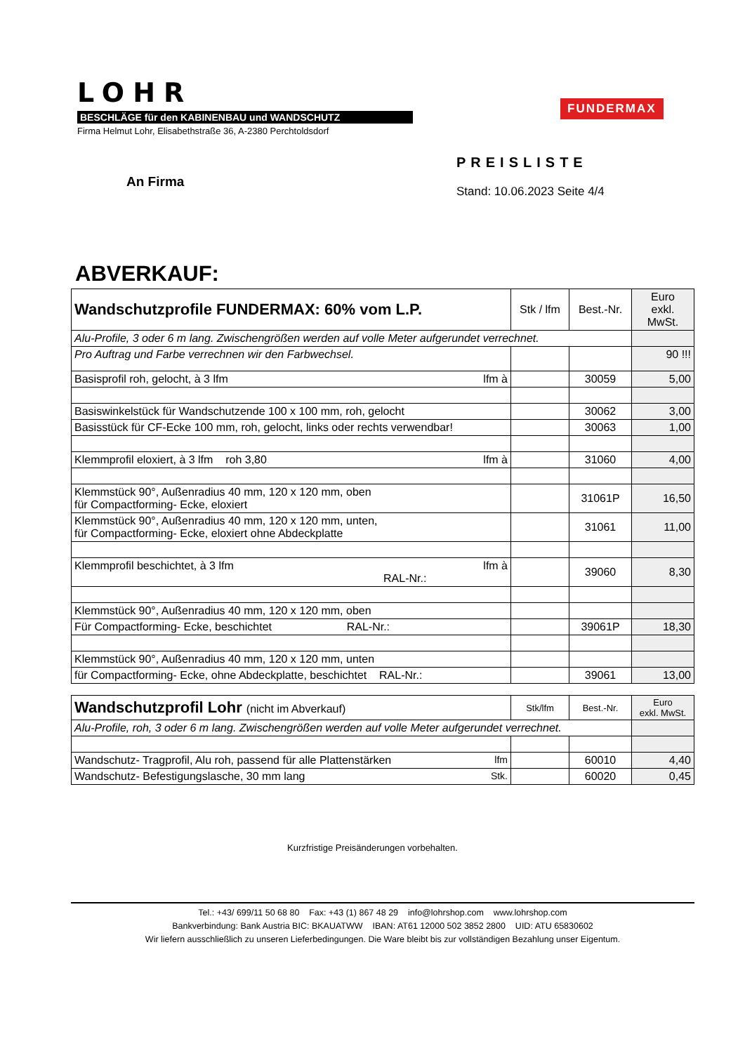LOHR
BESCHLÄGE für den KABINENBAU und WANDSCHUTZ
Firma Helmut Lohr, Elisabethstraße 36, A-2380 Perchtoldsdorf
FUNDERMAX
PREISLISTE
Stand: 10.06.2023 Seite 4/4
An Firma
ABVERKAUF:
| Wandschutzprofile FUNDERMAX: 60% vom L.P. | Stk / lfm | Best.-Nr. | Euro exkl. MwSt. |
| --- | --- | --- | --- |
| Alu-Profile, 3 oder 6 m lang. Zwischengrößen werden auf volle Meter aufgerundet verrechnet. | | | |
| Pro Auftrag und Farbe verrechnen wir den Farbwechsel. | | | 90 !!! |
| Basisprofil roh, gelocht, à 3 lfm lfm à | | 30059 | 5,00 |
| Basiswinkelstück für Wandschutzende 100 x 100 mm, roh, gelocht | | 30062 | 3,00 |
| Basisstück für CF-Ecke 100 mm, roh, gelocht, links oder rechts verwendbar! | | 30063 | 1,00 |
| Klemmprofil eloxiert, à 3 lfm roh 3,80 lfm à | | 31060 | 4,00 |
| Klemmstück 90°, Außenradius 40 mm, 120 x 120 mm, oben für Compactforming- Ecke, eloxiert | | 31061P | 16,50 |
| Klemmstück 90°, Außenradius 40 mm, 120 x 120 mm, unten, für Compactforming- Ecke, eloxiert ohne Abdeckplatte | | 31061 | 11,00 |
| Klemmprofil beschichtet, à 3 lfm lfm à RAL-Nr.: | | 39060 | 8,30 |
| Klemmstück 90°, Außenradius 40 mm, 120 x 120 mm, oben | | | |
| Für Compactforming- Ecke, beschichtet RAL-Nr.: | | 39061P | 18,30 |
| Klemmstück 90°, Außenradius 40 mm, 120 x 120 mm, unten | | | |
| für Compactforming- Ecke, ohne Abdeckplatte, beschichtet RAL-Nr.: | | 39061 | 13,00 |
| Wandschutzprofil Lohr (nicht im Abverkauf) | Stk/lfm | Best.-Nr. | Euro exkl. MwSt. |
| --- | --- | --- | --- |
| Alu-Profile, roh, 3 oder 6 m lang. Zwischengrößen werden auf volle Meter aufgerundet verrechnet. | | | |
| Wandschutz- Tragprofil, Alu roh, passend für alle Plattenstärken lfm | | 60010 | 4,40 |
| Wandschutz- Befestigungslasche, 30 mm lang Stk. | | 60020 | 0,45 |
Kurzfristige Preisänderungen vorbehalten.
Tel.: +43/ 699/11 50 68 80 Fax: +43 (1) 867 48 29 info@lohrshop.com www.lohrshop.com
Bankverbindung: Bank Austria BIC: BKAUATWW IBAN: AT61 12000 502 3852 2800 UID: ATU 65830602
Wir liefern ausschließlich zu unseren Lieferbedingungen. Die Ware bleibt bis zur vollständigen Bezahlung unser Eigentum.